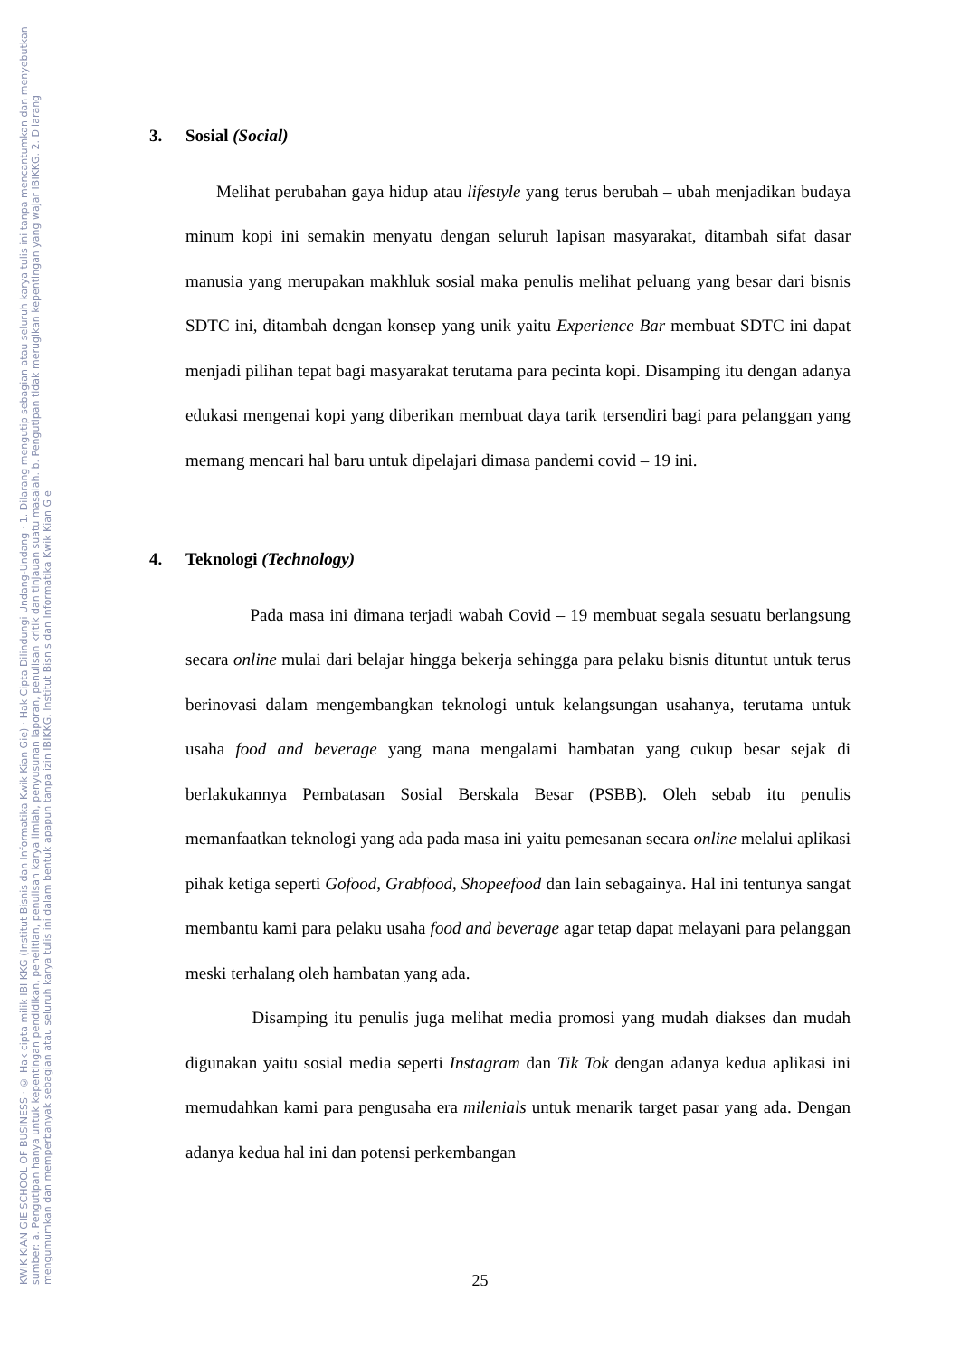KWIK KIAN GIE SCHOOL OF BUSINESS · © Hak cipta milik IBI KKG (Institut Bisnis dan Informatika Kwik Kian Gie) · Hak Cipta Dilindungi Undang-Undang · 1. Dilarang mengutip sebagian atau seluruh karya tulis ini tanpa mencantumkan dan menyebutkan sumber: a. Pengutipan hanya untuk kepentingan pendidikan, penelitian, penulisan karya ilmiah, penyusunan laporan, penulisan kritik dan tinjauan suatu masalah. b. Pengutipan tidak merugikan kepentingan yang wajar IBIKKG. 2. Dilarang mengumumkan dan memperbanyak sebagian atau seluruh karya tulis ini dalam bentuk apapun tanpa izin IBIKKG. Institut Bisnis dan Informatika Kwik Kian Gie
3. Sosial (Social)
Melihat perubahan gaya hidup atau lifestyle yang terus berubah – ubah menjadikan budaya minum kopi ini semakin menyatu dengan seluruh lapisan masyarakat, ditambah sifat dasar manusia yang merupakan makhluk sosial maka penulis melihat peluang yang besar dari bisnis SDTC ini, ditambah dengan konsep yang unik yaitu Experience Bar membuat SDTC ini dapat menjadi pilihan tepat bagi masyarakat terutama para pecinta kopi. Disamping itu dengan adanya edukasi mengenai kopi yang diberikan membuat daya tarik tersendiri bagi para pelanggan yang memang mencari hal baru untuk dipelajari dimasa pandemi covid – 19 ini.
4. Teknologi (Technology)
Pada masa ini dimana terjadi wabah Covid – 19 membuat segala sesuatu berlangsung secara online mulai dari belajar hingga bekerja sehingga para pelaku bisnis dituntut untuk terus berinovasi dalam mengembangkan teknologi untuk kelangsungan usahanya, terutama untuk usaha food and beverage yang mana mengalami hambatan yang cukup besar sejak di berlakukannya Pembatasan Sosial Berskala Besar (PSBB). Oleh sebab itu penulis memanfaatkan teknologi yang ada pada masa ini yaitu pemesanan secara online melalui aplikasi pihak ketiga seperti Gofood, Grabfood, Shopeefood dan lain sebagainya. Hal ini tentunya sangat membantu kami para pelaku usaha food and beverage agar tetap dapat melayani para pelanggan meski terhalang oleh hambatan yang ada.
Disamping itu penulis juga melihat media promosi yang mudah diakses dan mudah digunakan yaitu sosial media seperti Instagram dan Tik Tok dengan adanya kedua aplikasi ini memudahkan kami para pengusaha era milenials untuk menarik target pasar yang ada. Dengan adanya kedua hal ini dan potensi perkembangan
25